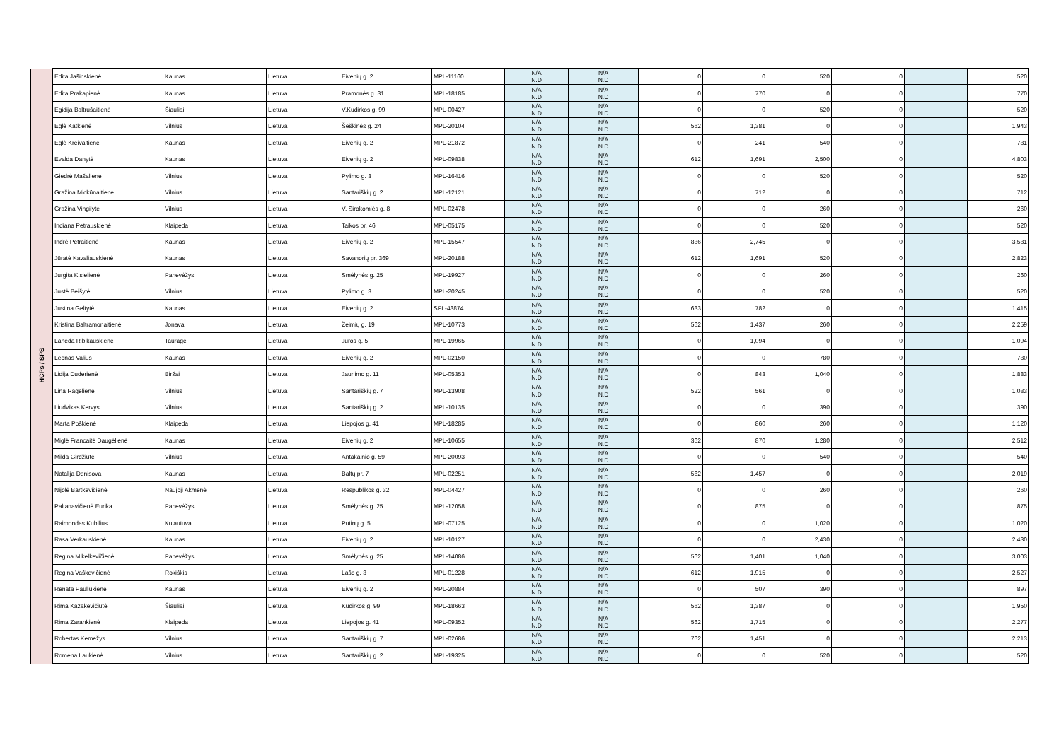| HCPs / SPS | Edita Jašinskienė | Kaunas | Lietuva | Eivenių g. 2 | MPL-11160 | N/A N.D | N/A N.D | 0 | 0 | 520 | 0 | | 520 |
| | Edita Prakapienė | Kaunas | Lietuva | Pramonės g. 31 | MPL-18185 | N/A N.D | N/A N.D | 0 | 770 | 0 | 0 | | 770 |
| | Egidija Baltrušaitienė | Šiauliai | Lietuva | V.Kudirkos g. 99 | MPL-00427 | N/A N.D | N/A N.D | 0 | 0 | 520 | 0 | | 520 |
| | Eglė Katkienė | Vilnius | Lietuva | Šeškinės g. 24 | MPL-20104 | N/A N.D | N/A N.D | 562 | 1,381 | 0 | 0 | | 1,943 |
| | Eglė Kreivaitienė | Kaunas | Lietuva | Eivenių g. 2 | MPL-21872 | N/A N.D | N/A N.D | 0 | 241 | 540 | 0 | | 781 |
| | Evalda Danytė | Kaunas | Lietuva | Eivenių g. 2 | MPL-09838 | N/A N.D | N/A N.D | 612 | 1,691 | 2,500 | 0 | | 4,803 |
| | Giedrė Mašalienė | Vilnius | Lietuva | Pylimo g. 3 | MPL-16416 | N/A N.D | N/A N.D | 0 | 0 | 520 | 0 | | 520 |
| | Gražina Mickūnaitienė | Vilnius | Lietuva | Santariškių g. 2 | MPL-12121 | N/A N.D | N/A N.D | 0 | 712 | 0 | 0 | | 712 |
| | Gražina Vingilytė | Vilnius | Lietuva | V. Sirokomlės g. 8 | MPL-02478 | N/A N.D | N/A N.D | 0 | 0 | 260 | 0 | | 260 |
| | Indiana Petrauskienė | Klaipėda | Lietuva | Taikos pr. 46 | MPL-05175 | N/A N.D | N/A N.D | 0 | 0 | 520 | 0 | | 520 |
| | Indrė Petraitienė | Kaunas | Lietuva | Eivenių g. 2 | MPL-15547 | N/A N.D | N/A N.D | 836 | 2,745 | 0 | 0 | | 3,581 |
| | Jūratė Kavaliauskienė | Kaunas | Lietuva | Savanorių pr. 369 | MPL-20188 | N/A N.D | N/A N.D | 612 | 1,691 | 520 | 0 | | 2,823 |
| | Jurgita Kisielienė | Panevėžys | Lietuva | Smėlynės g. 25 | MPL-19927 | N/A N.D | N/A N.D | 0 | 0 | 260 | 0 | | 260 |
| | Justė Beišytė | Vilnius | Lietuva | Pylimo g. 3 | MPL-20245 | N/A N.D | N/A N.D | 0 | 0 | 520 | 0 | | 520 |
| | Justina Geltytė | Kaunas | Lietuva | Eivenių g. 2 | SPL-43874 | N/A N.D | N/A N.D | 633 | 782 | 0 | 0 | | 1,415 |
| | Kristina Baltramonaitienė | Jonava | Lietuva | Žeimių g. 19 | MPL-10773 | N/A N.D | N/A N.D | 562 | 1,437 | 260 | 0 | | 2,259 |
| | Laneda Ribikauskienė | Tauragė | Lietuva | Jūros g. 5 | MPL-19965 | N/A N.D | N/A N.D | 0 | 1,094 | 0 | 0 | | 1,094 |
| | Leonas Valius | Kaunas | Lietuva | Eivenių g. 2 | MPL-02150 | N/A N.D | N/A N.D | 0 | 0 | 780 | 0 | | 780 |
| | Lidija Duderienė | Biržai | Lietuva | Jaunimo g. 11 | MPL-05353 | N/A N.D | N/A N.D | 0 | 843 | 1,040 | 0 | | 1,883 |
| | Lina Ragelienė | Vilnius | Lietuva | Santariškių g. 7 | MPL-13908 | N/A N.D | N/A N.D | 522 | 561 | 0 | 0 | | 1,083 |
| | Liudvikas Kervys | Vilnius | Lietuva | Santariškių g. 2 | MPL-10135 | N/A N.D | N/A N.D | 0 | 0 | 390 | 0 | | 390 |
| | Marta Poškienė | Klaipėda | Lietuva | Liepojos g. 41 | MPL-18285 | N/A N.D | N/A N.D | 0 | 860 | 260 | 0 | | 1,120 |
| | Miglė Francaitė Daugėlienė | Kaunas | Lietuva | Eivenių g. 2 | MPL-10655 | N/A N.D | N/A N.D | 362 | 870 | 1,280 | 0 | | 2,512 |
| | Milda Girdžiūtė | Vilnius | Lietuva | Antakalnio g. 59 | MPL-20093 | N/A N.D | N/A N.D | 0 | 0 | 540 | 0 | | 540 |
| | Natalija Denisova | Kaunas | Lietuva | Baltų pr. 7 | MPL-02251 | N/A N.D | N/A N.D | 562 | 1,457 | 0 | 0 | | 2,019 |
| | Nijolė Bartkevičienė | Naujoji Akmenė | Lietuva | Respublikos g. 32 | MPL-04427 | N/A N.D | N/A N.D | 0 | 0 | 260 | 0 | | 260 |
| | Paltanavičienė Eurika | Panevėžys | Lietuva | Smėlynės g. 25 | MPL-12058 | N/A N.D | N/A N.D | 0 | 875 | 0 | 0 | | 875 |
| | Raimondas Kubilius | Kulautuva | Lietuva | Putinų g. 5 | MPL-07125 | N/A N.D | N/A N.D | 0 | 0 | 1,020 | 0 | | 1,020 |
| | Rasa Verkauskienė | Kaunas | Lietuva | Eivenių g. 2 | MPL-10127 | N/A N.D | N/A N.D | 0 | 0 | 2,430 | 0 | | 2,430 |
| | Regina Mikelkevičienė | Panevėžys | Lietuva | Smėlynės g. 25 | MPL-14086 | N/A N.D | N/A N.D | 562 | 1,401 | 1,040 | 0 | | 3,003 |
| | Regina Vaškevičienė | Rokiškis | Lietuva | Lašo g. 3 | MPL-01228 | N/A N.D | N/A N.D | 612 | 1,915 | 0 | 0 | | 2,527 |
| | Renata Pauliukienė | Kaunas | Lietuva | Eivenių g. 2 | MPL-20884 | N/A N.D | N/A N.D | 0 | 507 | 390 | 0 | | 897 |
| | Rima Kazakevičiūtė | Šiauliai | Lietuva | Kudirkos g. 99 | MPL-18663 | N/A N.D | N/A N.D | 562 | 1,387 | 0 | 0 | | 1,950 |
| | Rima Zarankienė | Klaipėda | Lietuva | Liepojos g. 41 | MPL-09352 | N/A N.D | N/A N.D | 562 | 1,715 | 0 | 0 | | 2,277 |
| | Robertas Kemežys | Vilnius | Lietuva | Santariškių g. 7 | MPL-02686 | N/A N.D | N/A N.D | 762 | 1,451 | 0 | 0 | | 2,213 |
| | Romena Laukienė | Vilnius | Lietuva | Santariškių g. 2 | MPL-19325 | N/A N.D | N/A N.D | 0 | 0 | 520 | 0 | | 520 |